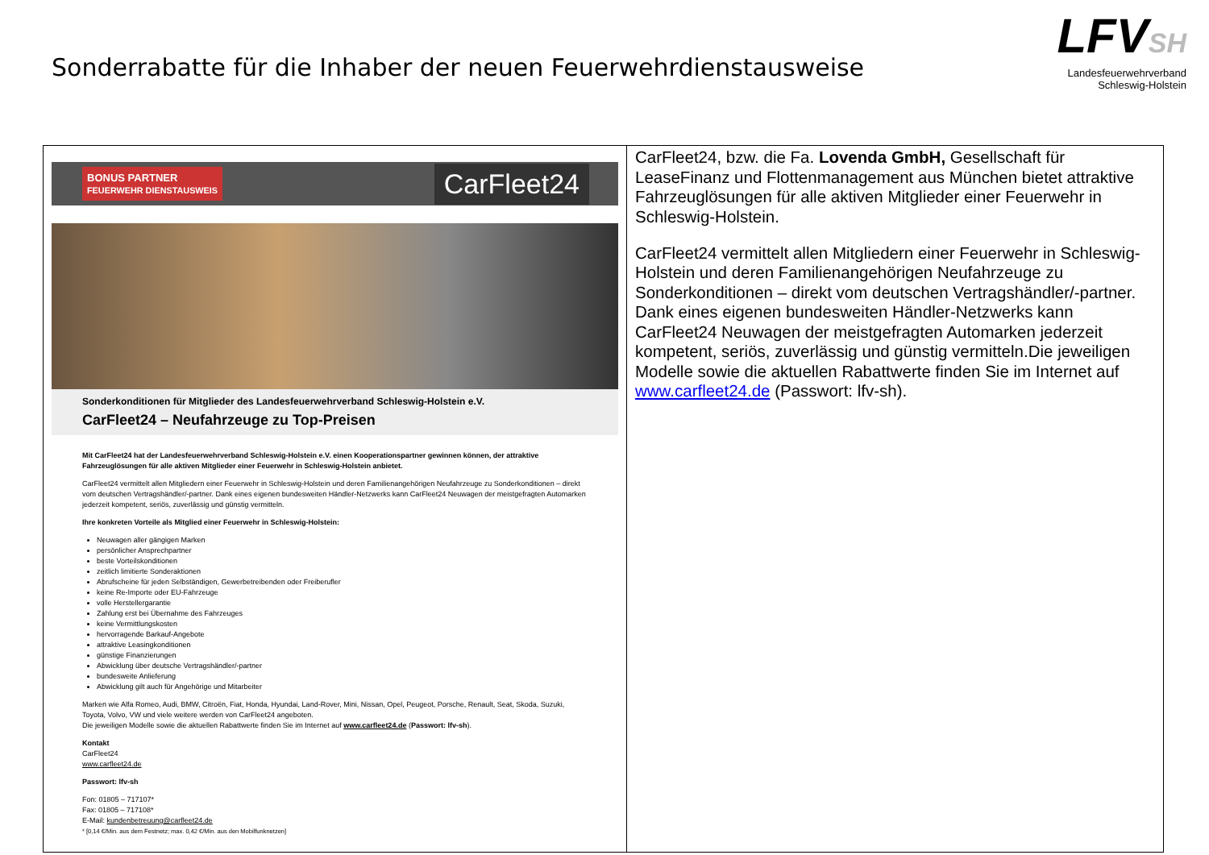Sonderrabatte für die Inhaber der neuen Feuerwehrdienstausweise
LFVSH
Landesfeuerwehrverband
Schleswig-Holstein
| BONUS PARTNER FEUERWEHR DIENSTAUSWEIS CarFleet24 Sonderkonditionen für Mitglieder des Landesfeuerwehrverband Schleswig-Holstein e.V. CarFleet24 – Neufahrzeuge zu Top-Preisen Mit CarFleet24 hat der Landesfeuerwehrverband Schleswig-Holstein e.V. einen Kooperationspartner gewinnen können, der attraktive Fahrzeuglösungen für alle aktiven Mitglieder einer Feuerwehr in Schleswig-Holstein anbietet. CarFleet24 vermittelt allen Mitgliedern einer Feuerwehr in Schleswig-Holstein und deren Familienangehörigen Neufahrzeuge zu Sonderkonditionen – direkt vom deutschen Vertragshändler/-partner. Dank eines eigenen bundesweiten Händler-Netzwerks kann CarFleet24 Neuwagen der meistgefragten Automarken jederzeit kompetent, seriös, zuverlässig und günstig vermitteln. Ihre konkreten Vorteile als Mitglied einer Feuerwehr in Schleswig-Holstein: Neuwagen aller gängigen Marken persönlicher Ansprechpartner beste Vorteilskonditionen zeitlich limitierte Sonderaktionen Abrufscheine für jeden Selbständigen, Gewerbetreibenden oder Freiberufler keine Re-Importe oder EU-Fahrzeuge volle Herstellergarantie Zahlung erst bei Übernahme des Fahrzeuges keine Vermittlungskosten hervorragende Barkauf-Angebote attraktive Leasingkonditionen günstige Finanzierungen Abwicklung über deutsche Vertragshändler/-partner bundesweite Anlieferung Abwicklung gilt auch für Angehörige und Mitarbeiter Marken wie Alfa Romeo, Audi, BMW, Citroën, Fiat, Honda, Hyundai, Land-Rover, Mini, Nissan, Opel, Peugeot, Porsche, Renault, Seat, Skoda, Suzuki, Toyota, Volvo, VW und viele weitere werden von CarFleet24 angeboten. Die jeweiligen Modelle sowie die aktuellen Rabattwerte finden Sie im Internet auf www.carfleet24.de ( Passwort: lfv-sh ). Kontakt CarFleet24 www.carfleet24.de Passwort: lfv-sh Fon: 01805 – 717107* Fax: 01805 – 717108* E-Mail: kundenbetreuung@carfleet24.de * [0,14 €/Min. aus dem Festnetz; max. 0,42 €/Min. aus den Mobilfunknetzen] | CarFleet24, bzw. die Fa. Lovenda GmbH, Gesellschaft für LeaseFinanz und Flottenmanagement aus München bietet attraktive Fahrzeuglösungen für alle aktiven Mitglieder einer Feuerwehr in Schleswig-Holstein. CarFleet24 vermittelt allen Mitgliedern einer Feuerwehr in Schleswig-Holstein und deren Familienangehörigen Neufahrzeuge zu Sonderkonditionen – direkt vom deutschen Vertragshändler/-partner. Dank eines eigenen bundesweiten Händler-Netzwerks kann CarFleet24 Neuwagen der meistgefragten Automarken jederzeit kompetent, seriös, zuverlässig und günstig vermitteln.Die jeweiligen Modelle sowie die aktuellen Rabattwerte finden Sie im Internet auf www.carfleet24.de (Passwort: lfv-sh). |